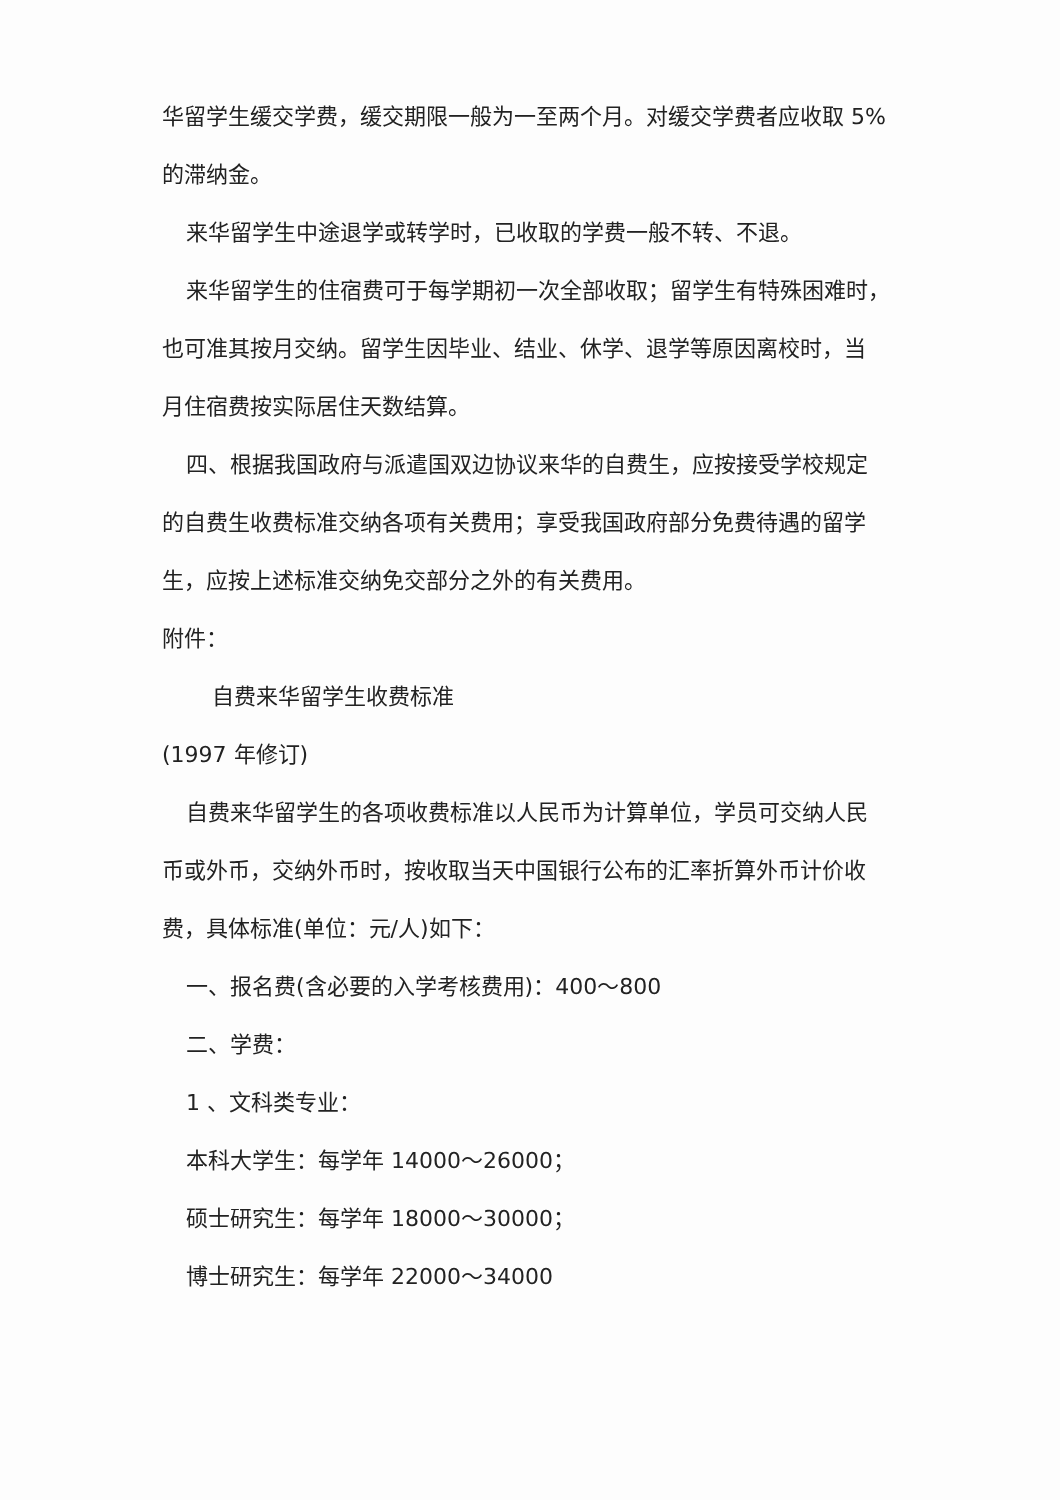华留学生缓交学费，缓交期限一般为一至两个月。对缓交学费者应收取 5%
的滞纳金。
来华留学生中途退学或转学时，已收取的学费一般不转、不退。
来华留学生的住宿费可于每学期初一次全部收取；留学生有特殊困难时，
也可准其按月交纳。留学生因毕业、结业、休学、退学等原因离校时，当
月住宿费按实际居住天数结算。
四、根据我国政府与派遣国双边协议来华的自费生，应按接受学校规定
的自费生收费标准交纳各项有关费用；享受我国政府部分免费待遇的留学
生，应按上述标准交纳免交部分之外的有关费用。
附件：
自费来华留学生收费标准
(1997 年修订)
自费来华留学生的各项收费标准以人民币为计算单位，学员可交纳人民
币或外币，交纳外币时，按收取当天中国银行公布的汇率折算外币计价收
费，具体标准(单位：元/人)如下：
一、报名费(含必要的入学考核费用)：400～800
二、学费：
1 、文科类专业：
本科大学生：每学年 14000～26000；
硕士研究生：每学年 18000～30000；
博士研究生：每学年 22000～34000